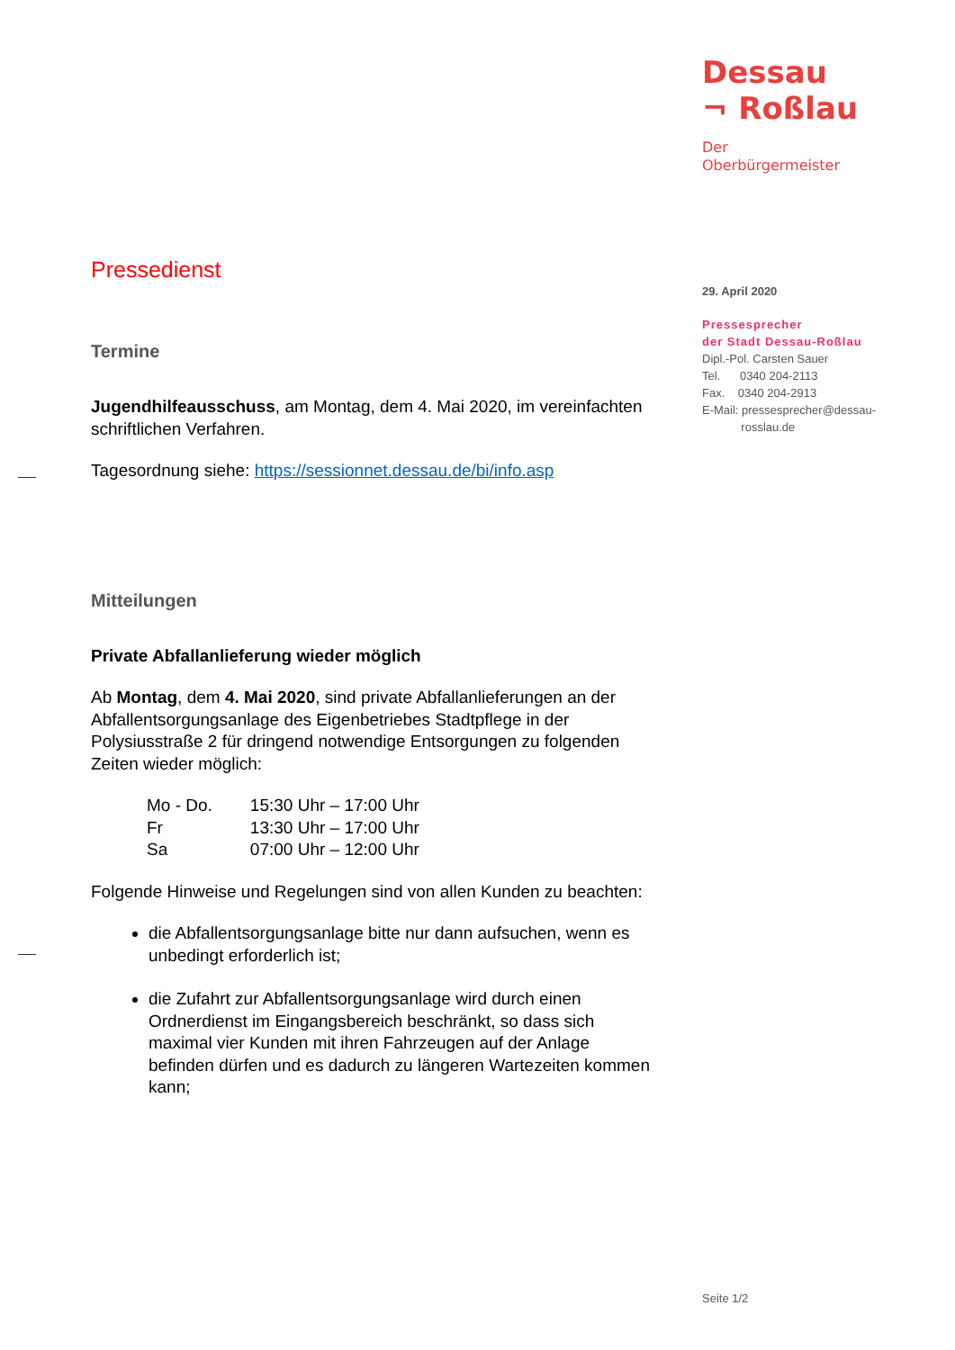Dessau
¬ Roßlau
Der
Oberbürgermeister
29. April 2020
Pressesprecher
der Stadt Dessau-Roßlau
Dipl.-Pol. Carsten Sauer
Tel. 0340 204-2113
Fax. 0340 204-2913
E-Mail: pressesprecher@dessau-
rosslau.de
Pressedienst
Termine
Jugendhilfeausschuss, am Montag, dem 4. Mai 2020, im vereinfachten schriftlichen Verfahren.
Tagesordnung siehe: https://sessionnet.dessau.de/bi/info.asp
Mitteilungen
Private Abfallanlieferung wieder möglich
Ab Montag, dem 4. Mai 2020, sind private Abfallanlieferungen an der Abfallentsorgungsanlage des Eigenbetriebes Stadtpflege in der Polysiusstraße 2 für dringend notwendige Entsorgungen zu folgenden Zeiten wieder möglich:
| Mo - Do. | 15:30 Uhr – 17:00 Uhr |
| Fr | 13:30 Uhr – 17:00 Uhr |
| Sa | 07:00 Uhr – 12:00 Uhr |
Folgende Hinweise und Regelungen sind von allen Kunden zu beachten:
die Abfallentsorgungsanlage bitte nur dann aufsuchen, wenn es unbedingt erforderlich ist;
die Zufahrt zur Abfallentsorgungsanlage wird durch einen Ordnerdienst im Eingangsbereich beschränkt, so dass sich maximal vier Kunden mit ihren Fahrzeugen auf der Anlage befinden dürfen und es dadurch zu längeren Wartezeiten kommen kann;
Seite 1/2